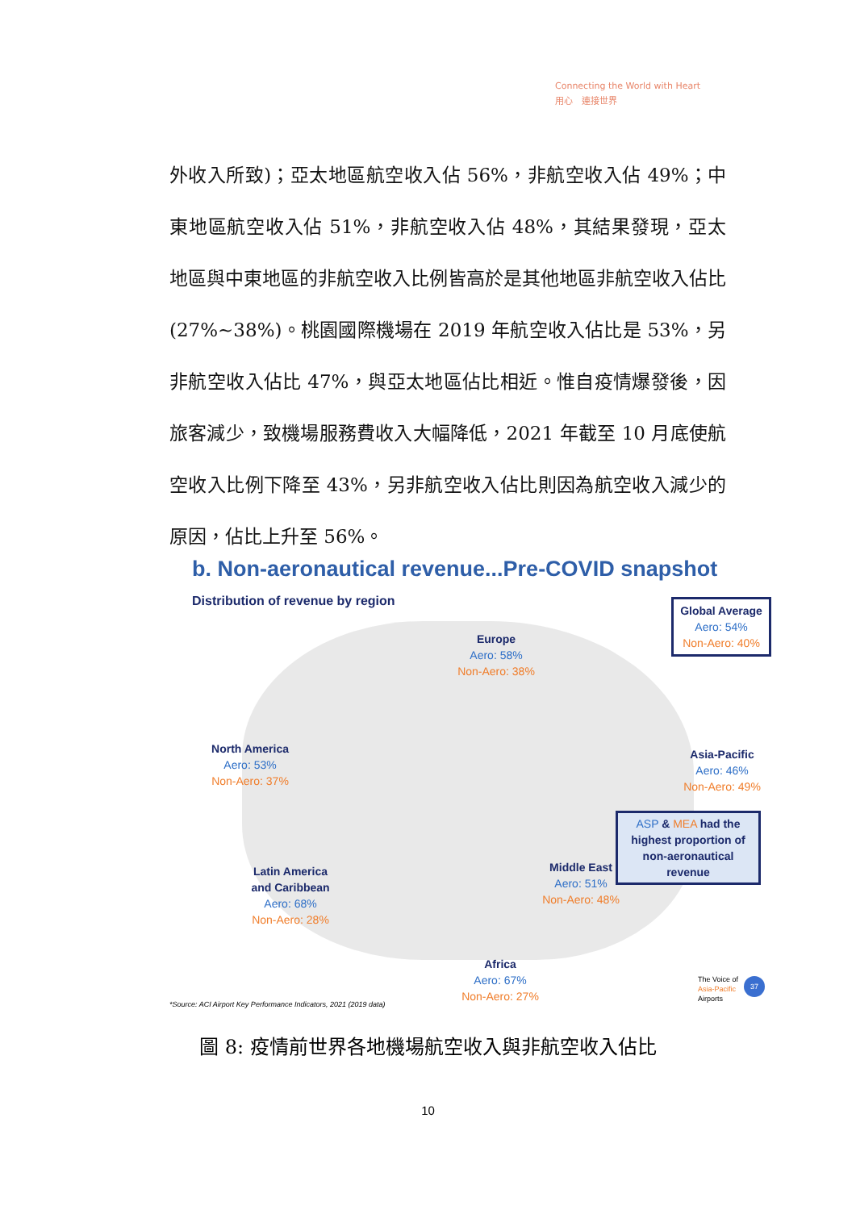Connecting the World with Heart
用心　連接世界
外收入所致)；亞太地區航空收入佔 56%，非航空收入佔 49%；中東地區航空收入佔 51%，非航空收入佔 48%，其結果發現，亞太地區與中東地區的非航空收入比例皆高於是其他地區非航空收入佔比(27%~38%)。桃園國際機場在 2019 年航空收入佔比是 53%，另非航空收入佔比 47%，與亞太地區佔比相近。惟自疫情爆發後，因旅客減少，致機場服務費收入大幅降低，2021 年截至 10 月底使航空收入比例下降至 43%，另非航空收入佔比則因為航空收入減少的原因，佔比上升至 56%。
b. Non-aeronautical revenue...Pre-COVID snapshot
Distribution of revenue by region
Global Average
Aero: 54%
Non-Aero: 40%
Europe
Aero: 58%
Non-Aero: 38%
North America
Aero: 53%
Non-Aero: 37%
Asia-Pacific
Aero: 46%
Non-Aero: 49%
ASP & MEA had the highest proportion of non-aeronautical revenue
Latin America and Caribbean
Aero: 68%
Non-Aero: 28%
Middle East
Aero: 51%
Non-Aero: 48%
Africa
Aero: 67%
Non-Aero: 27%
*Source: ACI Airport Key Performance Indicators, 2021 (2019 data)
The Voice of
Asia-Pacific
Airports
37
圖 8: 疫情前世界各地機場航空收入與非航空收入佔比
10